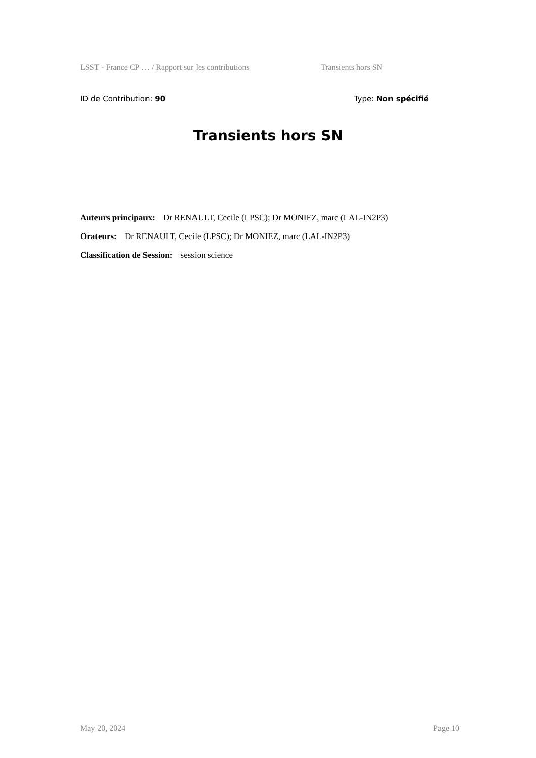LSST - France CP … / Rapport sur les contributions Transients hors SN
ID de Contribution: 90 Type: Non spécifié
Transients hors SN
Auteurs principaux: Dr RENAULT, Cecile (LPSC); Dr MONIEZ, marc (LAL-IN2P3)
Orateurs: Dr RENAULT, Cecile (LPSC); Dr MONIEZ, marc (LAL-IN2P3)
Classification de Session: session science
May 20, 2024 Page 10